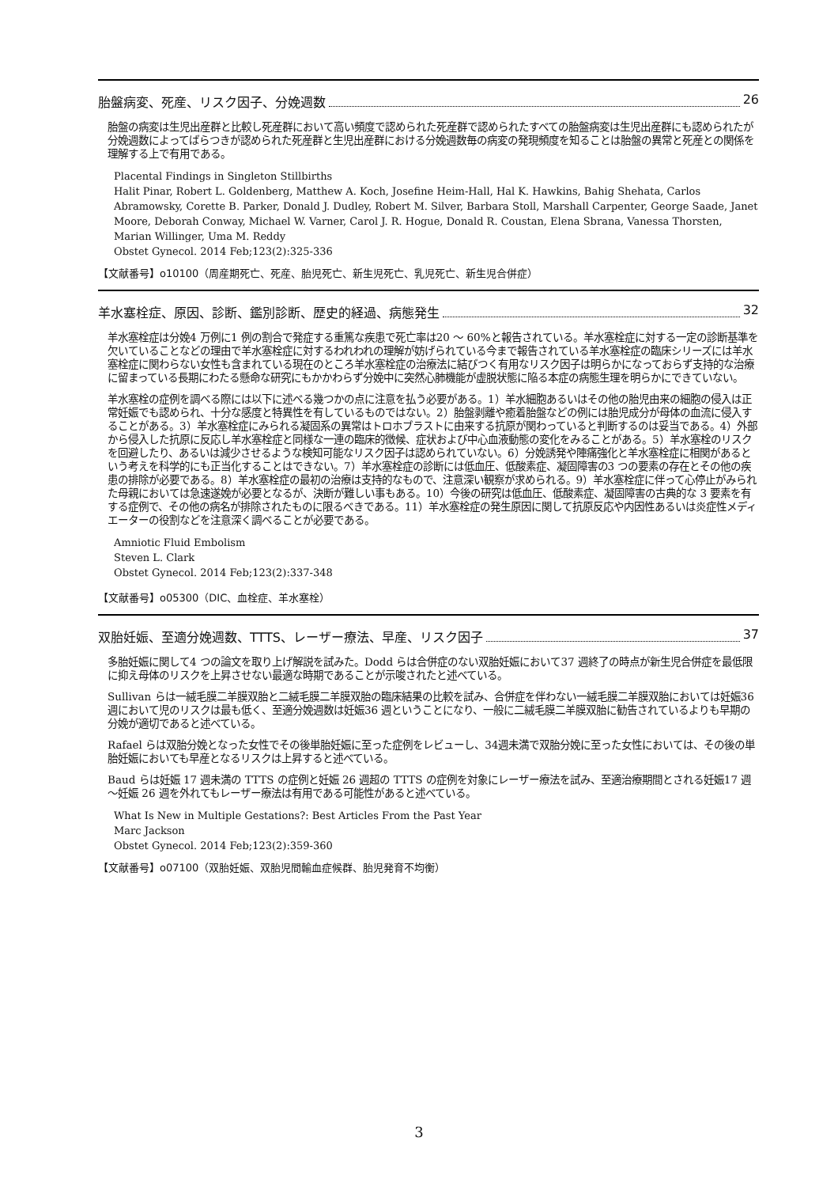胎盤病変、死産、リスク因子、分娩週数 26
胎盤の病変は生児出産群と比較し死産群において高い頻度で認められた死産群で認められたすべての胎盤病変は生児出産群にも認められたが分娩週数によってばらつきが認められた死産群と生児出産群における分娩週数毎の病変の発現頻度を知ることは胎盤の異常と死産との関係を理解する上で有用である。
Placental Findings in Singleton Stillbirths
Halit Pinar, Robert L. Goldenberg, Matthew A. Koch, Josefine Heim-Hall, Hal K. Hawkins, Bahig Shehata, Carlos Abramowsky, Corette B. Parker, Donald J. Dudley, Robert M. Silver, Barbara Stoll, Marshall Carpenter, George Saade, Janet Moore, Deborah Conway, Michael W. Varner, Carol J. R. Hogue, Donald R. Coustan, Elena Sbrana, Vanessa Thorsten, Marian Willinger, Uma M. Reddy
Obstet Gynecol. 2014 Feb;123(2):325-336
【文献番号】o10100（周産期死亡、死産、胎児死亡、新生児死亡、乳児死亡、新生児合併症）
羊水塞栓症、原因、診断、鑑別診断、歴史的経過、病態発生 32
羊水塞栓症は分娩4 万例に1 例の割合で発症する重篤な疾患で死亡率は20 ～ 60%と報告されている。羊水塞栓症に対する一定の診断基準を欠いていることなどの理由で羊水塞栓症に対するわれわれの理解が妨げられている今まで報告されている羊水塞栓症の臨床シリーズには羊水塞栓症に関わらない女性も含まれている現在のところ羊水塞栓症の治療法に結びつく有用なリスク因子は明らかになっておらず支持的な治療に留まっている長期にわたる懸命な研究にもかかわらず分娩中に突然心肺機能が虚脱状態に陥る本症の病態生理を明らかにできていない。
羊水塞栓の症例を調べる際には以下に述べる幾つかの点に注意を払う必要がある。1）羊水細胞あるいはその他の胎児由来の細胞の侵入は正常妊娠でも認められ、十分な感度と特異性を有しているものではない。2）胎盤剥離や癒着胎盤などの例には胎児成分が母体の血流に侵入することがある。3）羊水塞栓症にみられる凝固系の異常はトロホブラストに由来する抗原が関わっていると判断するのは妥当である。4）外部から侵入した抗原に反応し羊水塞栓症と同様な一連の臨床的徴候、症状および中心血液動態の変化をみることがある。5）羊水塞栓のリスクを回避したり、あるいは減少させるような検知可能なリスク因子は認められていない。6）分娩誘発や陣痛強化と羊水塞栓症に相関があるという考えを科学的にも正当化することはできない。7）羊水塞栓症の診断には低血圧、低酸素症、凝固障害の3 つの要素の存在とその他の疾患の排除が必要である。8）羊水塞栓症の最初の治療は支持的なもので、注意深い観察が求められる。9）羊水塞栓症に伴って心停止がみられた母親においては急速遂娩が必要となるが、決断が難しい事もある。10）今後の研究は低血圧、低酸素症、凝固障害の古典的な 3 要素を有する症例で、その他の病名が排除されたものに限るべきである。11）羊水塞栓症の発生原因に関して抗原反応や内因性あるいは炎症性メディエーターの役割などを注意深く調べることが必要である。
Amniotic Fluid Embolism
Steven L. Clark
Obstet Gynecol. 2014 Feb;123(2):337-348
【文献番号】o05300（DIC、血栓症、羊水塞栓）
双胎妊娠、至適分娩週数、TTTS、レーザー療法、早産、リスク因子 37
多胎妊娠に関して4 つの論文を取り上げ解説を試みた。Dodd らは合併症のない双胎妊娠において37 週終了の時点が新生児合併症を最低限に抑え母体のリスクを上昇させない最適な時期であることが示唆されたと述べている。
Sullivan らは一絨毛膜二羊膜双胎と二絨毛膜二羊膜双胎の臨床結果の比較を試み、合併症を伴わない一絨毛膜二羊膜双胎においては妊娠36 週において児のリスクは最も低く、至適分娩週数は妊娠36 週ということになり、一般に二絨毛膜二羊膜双胎に勧告されているよりも早期の分娩が適切であると述べている。
Rafael らは双胎分娩となった女性でその後単胎妊娠に至った症例をレビューし、34週未満で双胎分娩に至った女性においては、その後の単胎妊娠においても早産となるリスクは上昇すると述べている。
Baud らは妊娠 17 週未満の TTTS の症例と妊娠 26 週超の TTTS の症例を対象にレーザー療法を試み、至適治療期間とされる妊娠17 週～妊娠 26 週を外れてもレーザー療法は有用である可能性があると述べている。
What Is New in Multiple Gestations?: Best Articles From the Past Year
Marc Jackson
Obstet Gynecol. 2014 Feb;123(2):359-360
【文献番号】o07100（双胎妊娠、双胎児間輸血症候群、胎児発育不均衡）
3